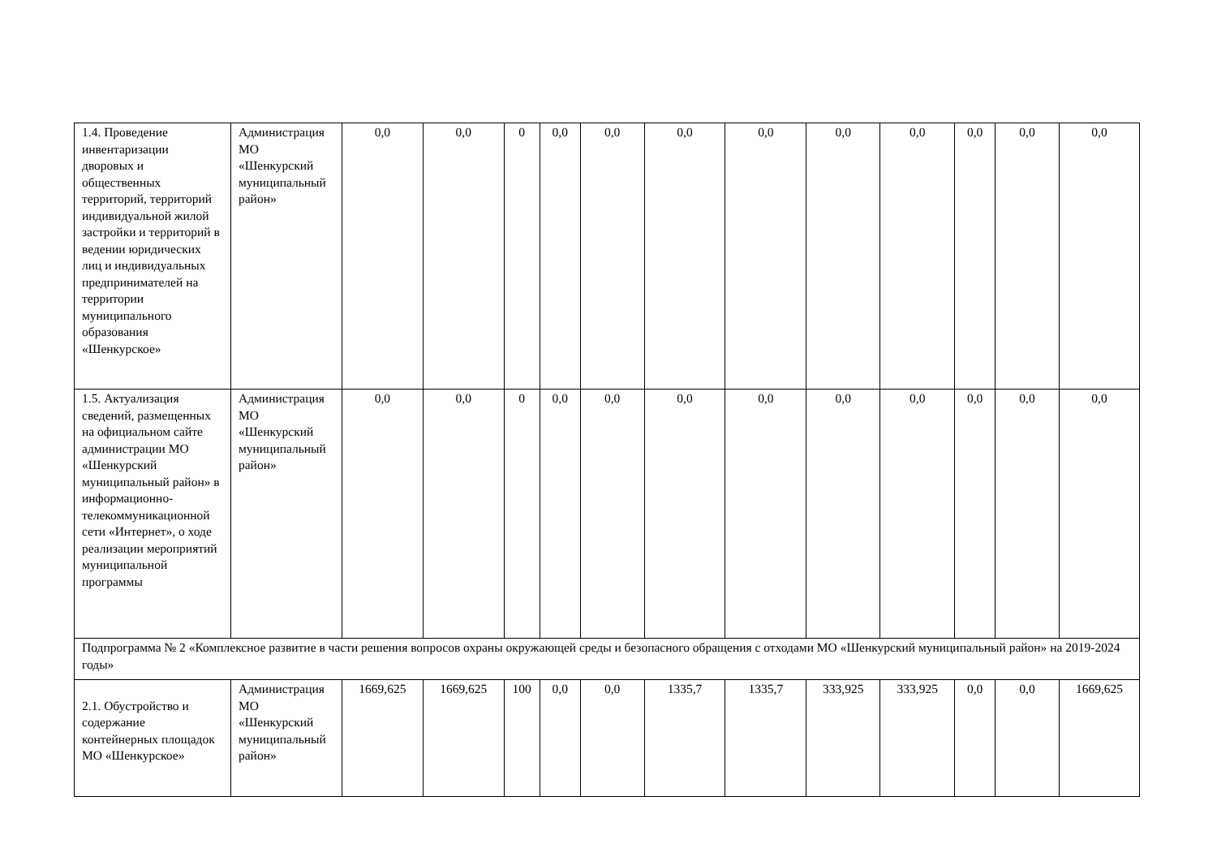| 1.4. Проведение инвентаризации дворовых и общественных территорий, территорий индивидуальной жилой застройки и территорий в ведении юридических лиц и индивидуальных предпринимателей на территории муниципального образования «Шенкурское» | Администрация МО «Шенкурский муниципальный район» | 0,0 | 0,0 | 0 | 0,0 | 0,0 | 0,0 | 0,0 | 0,0 | 0,0 | 0,0 | 0,0 | 0,0 |
| 1.5. Актуализация сведений, размещенных на официальном сайте администрации МО «Шенкурский муниципальный район» в информационно-телекоммуникационной сети «Интернет», о ходе реализации мероприятий муниципальной программы | Администрация МО «Шенкурский муниципальный район» | 0,0 | 0,0 | 0 | 0,0 | 0,0 | 0,0 | 0,0 | 0,0 | 0,0 | 0,0 | 0,0 | 0,0 |
| Подпрограмма № 2 «Комплексное развитие в части решения вопросов охраны окружающей среды и безопасного обращения с отходами МО «Шенкурский муниципальный район» на 2019-2024 годы» | | | | | | | | | | | | | |
| 2.1. Обустройство и содержание контейнерных площадок МО «Шенкурское» | Администрация МО «Шенкурский муниципальный район» | 1669,625 | 1669,625 | 100 | 0,0 | 0,0 | 1335,7 | 1335,7 | 333,925 | 333,925 | 0,0 | 0,0 | 1669,625 |